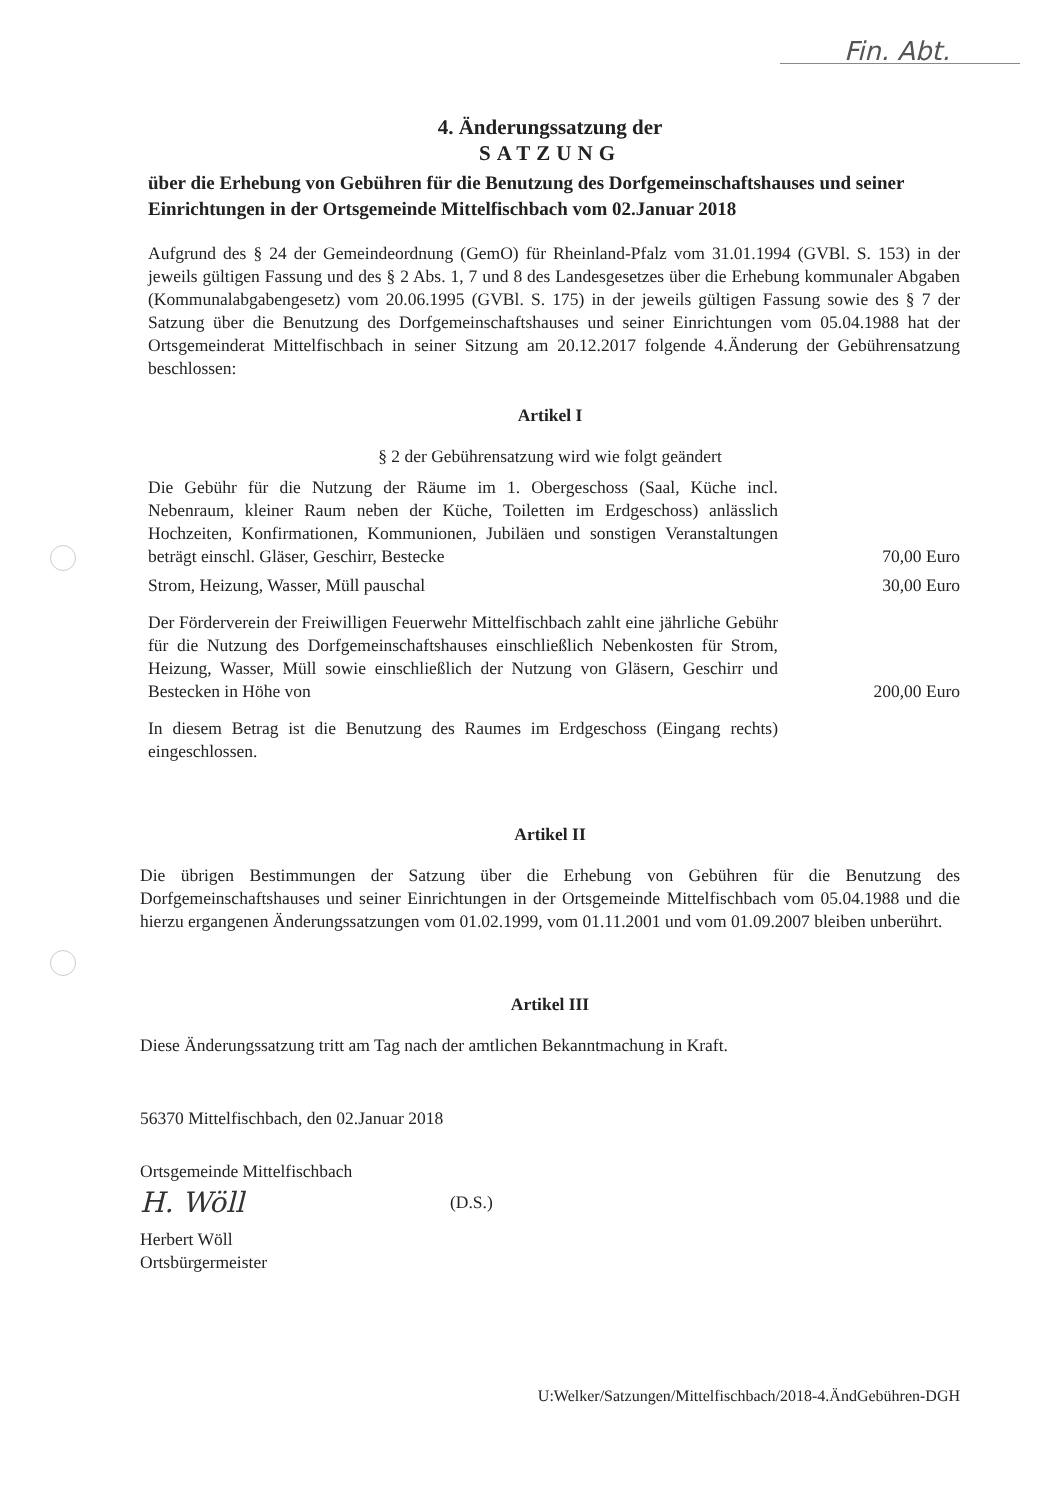Fin. Abt.
4. Änderungssatzung der
SATZUNG
über die Erhebung von Gebühren für die Benutzung des Dorfgemeinschaftshauses und seiner Einrichtungen in der Ortsgemeinde Mittelfischbach vom 02.Januar 2018
Aufgrund des § 24 der Gemeindeordnung (GemO) für Rheinland-Pfalz vom 31.01.1994 (GVBl. S. 153) in der jeweils gültigen Fassung und des § 2 Abs. 1, 7 und 8 des Landesgesetzes über die Erhebung kommunaler Abgaben (Kommunalabgabengesetz) vom 20.06.1995 (GVBl. S. 175) in der jeweils gültigen Fassung sowie des § 7 der Satzung über die Benutzung des Dorfgemeinschaftshauses und seiner Einrichtungen vom 05.04.1988 hat der Ortsgemeinderat Mittelfischbach in seiner Sitzung am 20.12.2017 folgende 4.Änderung der Gebührensatzung beschlossen:
Artikel I
§ 2 der Gebührensatzung wird wie folgt geändert
Die Gebühr für die Nutzung der Räume im 1. Obergeschoss (Saal, Küche incl. Nebenraum, kleiner Raum neben der Küche, Toiletten im Erdgeschoss) anlässlich Hochzeiten, Konfirmationen, Kommunionen, Jubiläen und sonstigen Veranstaltungen beträgt einschl. Gläser, Geschirr, Bestecke
70,00 Euro
Strom, Heizung, Wasser, Müll pauschal
30,00 Euro
Der Förderverein der Freiwilligen Feuerwehr Mittelfischbach zahlt eine jährliche Gebühr für die Nutzung des Dorfgemeinschaftshauses einschließlich Nebenkosten für Strom, Heizung, Wasser, Müll sowie einschließlich der Nutzung von Gläsern, Geschirr und Bestecken in Höhe von
200,00 Euro
In diesem Betrag ist die Benutzung des Raumes im Erdgeschoss (Eingang rechts) eingeschlossen.
Artikel II
Die übrigen Bestimmungen der Satzung über die Erhebung von Gebühren für die Benutzung des Dorfgemeinschaftshauses und seiner Einrichtungen in der Ortsgemeinde Mittelfischbach vom 05.04.1988 und die hierzu ergangenen Änderungssatzungen vom 01.02.1999, vom 01.11.2001 und vom 01.09.2007 bleiben unberührt.
Artikel III
Diese Änderungssatzung tritt am Tag nach der amtlichen Bekanntmachung in Kraft.
56370 Mittelfischbach, den 02.Januar 2018
Ortsgemeinde Mittelfischbach
H. Wöll (D.S.)
Herbert Wöll
Ortsbürgermeister
U:Welker/Satzungen/Mittelfischbach/2018-4.ÄndGebühren-DGH